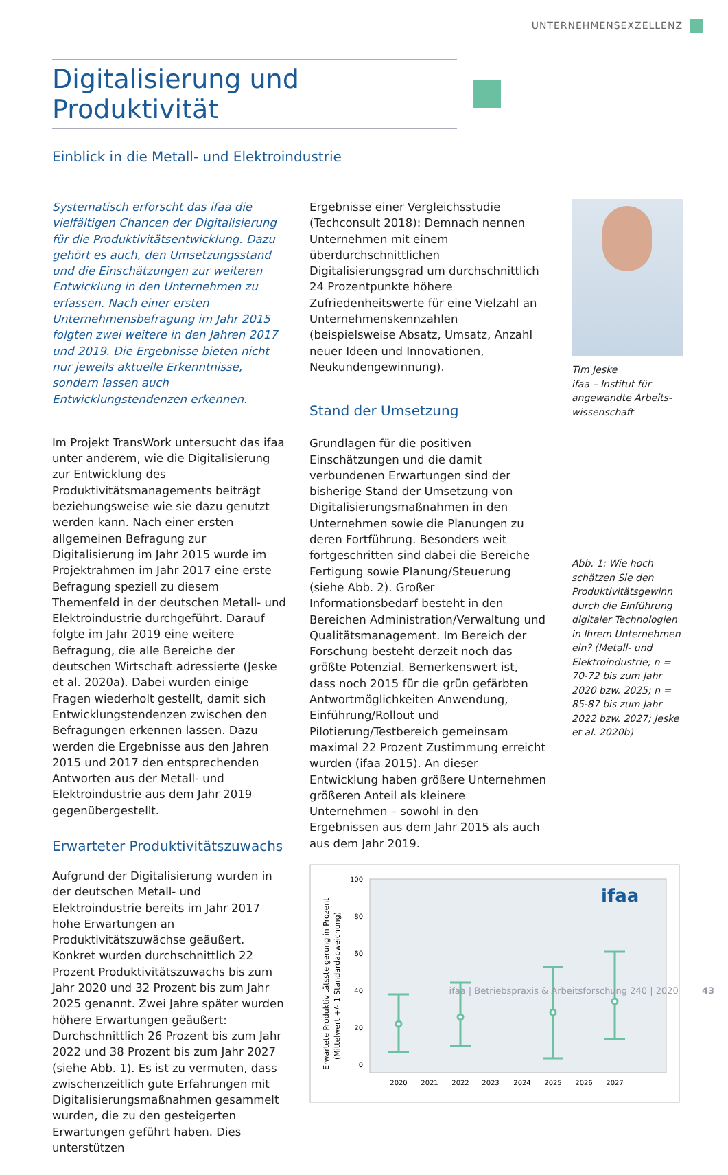UNTERNEHMENSEXZELLENZ
Digitalisierung und Produktivität
Einblick in die Metall- und Elektroindustrie
Systematisch erforscht das ifaa die vielfältigen Chancen der Digitalisierung für die Produktivitätsentwicklung. Dazu gehört es auch, den Umsetzungsstand und die Einschätzungen zur weiteren Entwicklung in den Unternehmen zu erfassen. Nach einer ersten Unternehmensbefragung im Jahr 2015 folgten zwei weitere in den Jahren 2017 und 2019. Die Ergebnisse bieten nicht nur jeweils aktuelle Erkenntnisse, sondern lassen auch Entwicklungstendenzen erkennen.
Im Projekt TransWork untersucht das ifaa unter anderem, wie die Digitalisierung zur Entwicklung des Produktivitätsmanagements beiträgt beziehungsweise wie sie dazu genutzt werden kann. Nach einer ersten allgemeinen Befragung zur Digitalisierung im Jahr 2015 wurde im Projektrahmen im Jahr 2017 eine erste Befragung speziell zu diesem Themenfeld in der deutschen Metall- und Elektroindustrie durchgeführt. Darauf folgte im Jahr 2019 eine weitere Befragung, die alle Bereiche der deutschen Wirtschaft adressierte (Jeske et al. 2020a). Dabei wurden einige Fragen wiederholt gestellt, damit sich Entwicklungstendenzen zwischen den Befragungen erkennen lassen. Dazu werden die Ergebnisse aus den Jahren 2015 und 2017 den entsprechenden Antworten aus der Metall- und Elektroindustrie aus dem Jahr 2019 gegenübergestellt.
Erwarteter Produktivitätszuwachs
Aufgrund der Digitalisierung wurden in der deutschen Metall- und Elektroindustrie bereits im Jahr 2017 hohe Erwartungen an Produktivitätszuwächse geäußert. Konkret wurden durchschnittlich 22 Prozent Produktivitätszuwachs bis zum Jahr 2020 und 32 Prozent bis zum Jahr 2025 genannt. Zwei Jahre später wurden höhere Erwartungen geäußert: Durchschnittlich 26 Prozent bis zum Jahr 2022 und 38 Prozent bis zum Jahr 2027 (siehe Abb. 1). Es ist zu vermuten, dass zwischenzeitlich gute Erfahrungen mit Digitalisierungsmaßnahmen gesammelt wurden, die zu den gesteigerten Erwartungen geführt haben. Dies unterstützen
Ergebnisse einer Vergleichsstudie (Techconsult 2018): Demnach nennen Unternehmen mit einem überdurchschnittlichen Digitalisierungsgrad um durchschnittlich 24 Prozentpunkte höhere Zufriedenheitswerte für eine Vielzahl an Unternehmenskennzahlen (beispielsweise Absatz, Umsatz, Anzahl neuer Ideen und Innovationen, Neukundengewinnung).
Stand der Umsetzung
Grundlagen für die positiven Einschätzungen und die damit verbundenen Erwartungen sind der bisherige Stand der Umsetzung von Digitalisierungsmaßnahmen in den Unternehmen sowie die Planungen zu deren Fortführung. Besonders weit fortgeschritten sind dabei die Bereiche Fertigung sowie Planung/Steuerung (siehe Abb. 2). Großer Informationsbedarf besteht in den Bereichen Administration/Verwaltung und Qualitätsmanagement. Im Bereich der Forschung besteht derzeit noch das größte Potenzial. Bemerkenswert ist, dass noch 2015 für die grün gefärbten Antwortmöglichkeiten Anwendung, Einführung/Rollout und Pilotierung/Testbereich gemeinsam maximal 22 Prozent Zustimmung erreicht wurden (ifaa 2015). An dieser Entwicklung haben größere Unternehmen größeren Anteil als kleinere Unternehmen – sowohl in den Ergebnissen aus dem Jahr 2015 als auch aus dem Jahr 2019.
Erwartete Produktivitätssteigerung in Prozent
(Mittelwert +/- 1 Standardabweichung)
100
80
60
40
20
0
2020
2021
2022
2023
2024
2025
2026
2027
ifaa
Tim Jeske
ifaa – Institut für angewandte Arbeits­wissenschaft
Abb. 1: Wie hoch schätzen Sie den Produktivitätsgewinn durch die Einführung digitaler Technologien in Ihrem Unternehmen ein? (Metall- und Elektroindustrie; n = 70-72 bis zum Jahr 2020 bzw. 2025; n = 85-87 bis zum Jahr 2022 bzw. 2027; Jeske et al. 2020b)
ifaa | Betriebspraxis & Arbeitsforschung 240 | 2020 43